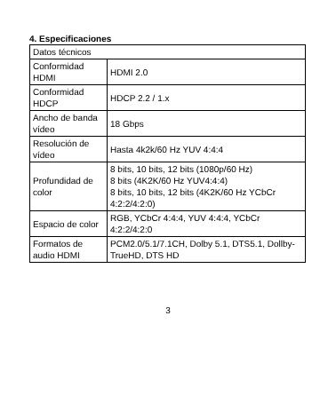4. Especificaciones
| Datos técnicos | |
| Conformidad HDMI | HDMI 2.0 |
| Conformidad HDCP | HDCP 2.2 / 1.x |
| Ancho de banda vídeo | 18 Gbps |
| Resolución de vídeo | Hasta 4k2k/60 Hz YUV 4:4:4 |
| Profundidad de color | 8 bits, 10 bits, 12 bits (1080p/60 Hz) 8 bits (4K2K/60 Hz YUV4:4:4) 8 bits, 10 bits, 12 bits (4K2K/60 Hz YCbCr 4:2:2/4:2:0) |
| Espacio de color | RGB, YCbCr 4:4:4, YUV 4:4:4, YCbCr 4:2:2/4:2:0 |
| Formatos de audio HDMI | PCM2.0/5.1/7.1CH, Dolby 5.1, DTS5.1, Dollby-TrueHD, DTS HD |
3